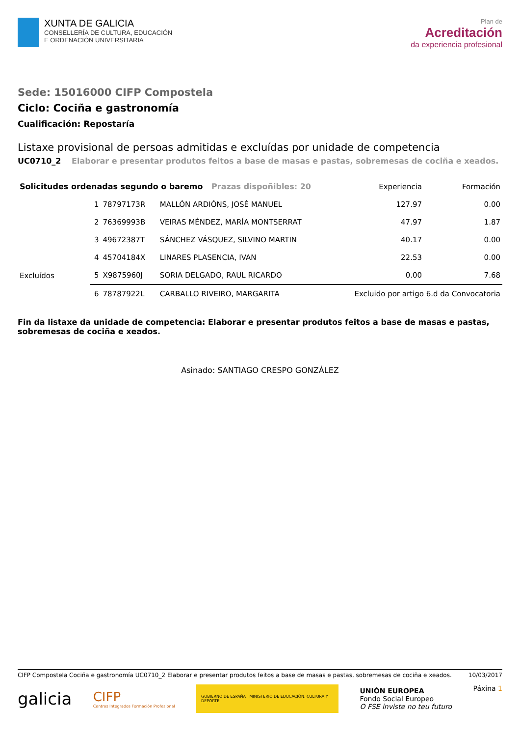XUNTA DE GALICIA
CONSELLERÍA DE CULTURA, EDUCACIÓN
E ORDENACIÓN UNIVERSITARIA
Plan de
Acreditación
da experiencia profesional
Sede: 15016000 CIFP Compostela
Ciclo: Cociña e gastronomía
Cualificación: Repostaría
Listaxe provisional de persoas admitidas e excluídas por unidade de competencia
UC0710_2 Elaborar e presentar produtos feitos a base de masas e pastas, sobremesas de cociña e xeados.
| Solicitudes ordenadas segundo o baremo Prazas dispoñibles: 20 | | | | Experiencia | Formación |
| --- | --- | --- | --- | --- | --- |
| | 1 | 78797173R | MALLÓN ARDIÓNS, JOSÉ MANUEL | 127.97 | 0.00 |
| | 2 | 76369993B | VEIRAS MÉNDEZ, MARÍA MONTSERRAT | 47.97 | 1.87 |
| | 3 | 49672387T | SÁNCHEZ VÁSQUEZ, SILVINO MARTIN | 40.17 | 0.00 |
| | 4 | 45704184X | LINARES PLASENCIA, IVAN | 22.53 | 0.00 |
| Excluídos | 5 | X9875960J | SORIA DELGADO, RAUL RICARDO | 0.00 | 7.68 |
| | 6 | 78787922L | CARBALLO RIVEIRO, MARGARITA | Excluido por artigo 6.d da Convocatoria | |
Fin da listaxe da unidade de competencia: Elaborar e presentar produtos feitos a base de masas e pastas, sobremesas de cociña e xeados.
Asinado: SANTIAGO CRESPO GONZÁLEZ
CIFP Compostela Cociña e gastronomía UC0710_2 Elaborar e presentar produtos feitos a base de masas e pastas, sobremesas de cociña e xeados.
10/03/2017
galicia
CIFP
Centros Integrados Formación Profesional
GOBIERNO DE ESPAÑA MINISTERIO DE EDUCACIÓN, CULTURA Y DEPORTE
UNIÓN EUROPEA
Fondo Social Europeo
O FSE inviste no teu futuro
Páxina 1